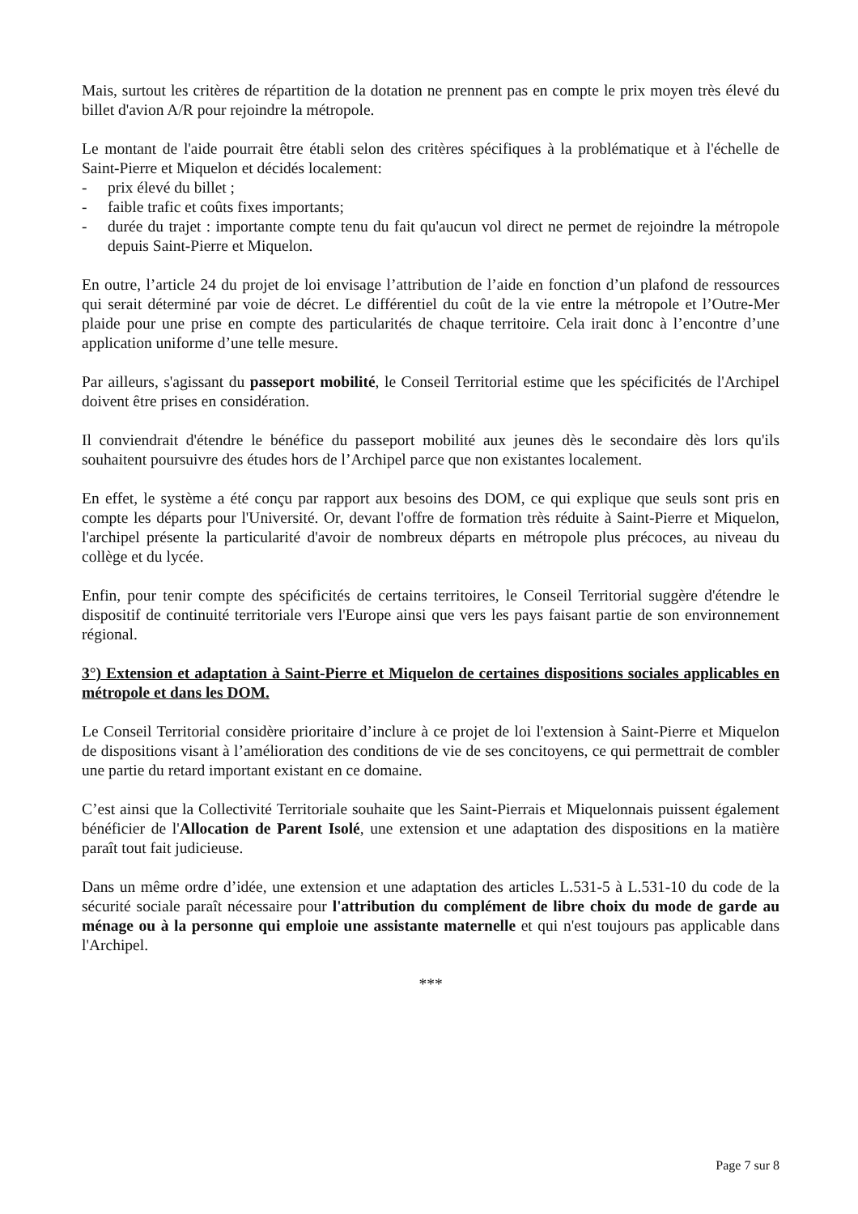Mais, surtout les critères de répartition de la dotation ne prennent pas en compte le prix moyen très élevé du billet d'avion A/R pour rejoindre la métropole.
Le montant de l'aide pourrait être établi selon des critères spécifiques à la problématique et à l'échelle de Saint-Pierre et Miquelon et décidés localement:
- prix élevé du billet ;
- faible trafic et coûts fixes importants;
- durée du trajet : importante compte tenu du fait qu'aucun vol direct ne permet de rejoindre la métropole depuis Saint-Pierre et Miquelon.
En outre, l’article 24 du projet de loi envisage l’attribution de l’aide en fonction d’un plafond de ressources qui serait déterminé par voie de décret. Le différentiel du coût de la vie entre la métropole et l’Outre-Mer plaide pour une prise en compte des particularités de chaque territoire. Cela irait donc à l’encontre d’une application uniforme d’une telle mesure.
Par ailleurs, s'agissant du passeport mobilité, le Conseil Territorial estime que les spécificités de l'Archipel doivent être prises en considération.
Il conviendrait d'étendre le bénéfice du passeport mobilité aux jeunes dès le secondaire dès lors qu'ils souhaitent poursuivre des études hors de l’Archipel parce que non existantes localement.
En effet, le système a été conçu par rapport aux besoins des DOM, ce qui explique que seuls sont pris en compte les départs pour l'Université. Or, devant l'offre de formation très réduite à Saint-Pierre et Miquelon, l'archipel présente la particularité d'avoir de nombreux départs en métropole plus précoces, au niveau du collège et du lycée.
Enfin, pour tenir compte des spécificités de certains territoires, le Conseil Territorial suggère d'étendre le dispositif de continuité territoriale vers l'Europe ainsi que vers les pays faisant partie de son environnement régional.
3°) Extension et adaptation à Saint-Pierre et Miquelon de certaines dispositions sociales applicables en métropole et dans les DOM.
Le Conseil Territorial considère prioritaire d’inclure à ce projet de loi l'extension à Saint-Pierre et Miquelon de dispositions visant à l’amélioration des conditions de vie de ses concitoyens, ce qui permettrait de combler une partie du retard important existant en ce domaine.
C’est ainsi que la Collectivité Territoriale souhaite que les Saint-Pierrais et Miquelonnais puissent également bénéficier de l'Allocation de Parent Isolé, une extension et une adaptation des dispositions en la matière paraît tout fait judicieuse.
Dans un même ordre d’idée, une extension et une adaptation des articles L.531-5 à L.531-10 du code de la sécurité sociale paraît nécessaire pour l'attribution du complément de libre choix du mode de garde au ménage ou à la personne qui emploie une assistante maternelle et qui n'est toujours pas applicable dans l'Archipel.
***
Page 7 sur 8